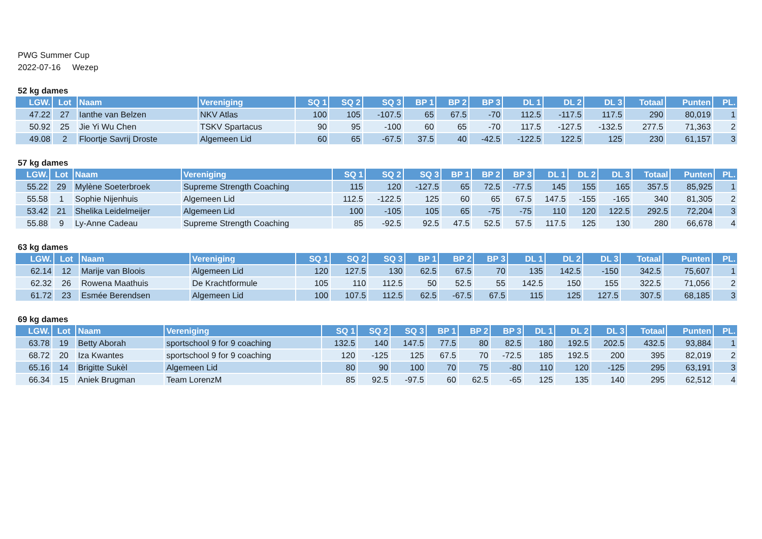PWG Summer Cup
2022-07-16 Wezep
52 kg dames
| LGW. | Lot | Naam | Vereniging | SQ 1 | SQ 2 | SQ 3 | BP 1 | BP 2 | BP 3 | DL 1 | DL 2 | DL 3 | Totaal | Punten | PL. |
| --- | --- | --- | --- | --- | --- | --- | --- | --- | --- | --- | --- | --- | --- | --- | --- |
| 47.22 | 27 | Ianthe van Belzen | NKV Atlas | 100 | 105 | -107.5 | 65 | 67.5 | -70 | 112.5 | -117.5 | 117.5 | 290 | 80,019 | 1 |
| 50.92 | 25 | Jie Yi Wu Chen | TSKV Spartacus | 90 | 95 | -100 | 60 | 65 | -70 | 117.5 | -127.5 | -132.5 | 277.5 | 71,363 | 2 |
| 49.08 | 2 | Floortje Savrij Droste | Algemeen Lid | 60 | 65 | -67.5 | 37.5 | 40 | -42.5 | -122.5 | 122.5 | 125 | 230 | 61,157 | 3 |
57 kg dames
| LGW. | Lot | Naam | Vereniging | SQ 1 | SQ 2 | SQ 3 | BP 1 | BP 2 | BP 3 | DL 1 | DL 2 | DL 3 | Totaal | Punten | PL. |
| --- | --- | --- | --- | --- | --- | --- | --- | --- | --- | --- | --- | --- | --- | --- | --- |
| 55.22 | 29 | Mylène Soeterbroek | Supreme Strength Coaching | 115 | 120 | -127.5 | 65 | 72.5 | -77.5 | 145 | 155 | 165 | 357.5 | 85,925 | 1 |
| 55.58 | 1 | Sophie Nijenhuis | Algemeen Lid | 112.5 | -122.5 | 125 | 60 | 65 | 67.5 | 147.5 | -155 | -165 | 340 | 81,305 | 2 |
| 53.42 | 21 | Shelika Leidelmeijer | Algemeen Lid | 100 | -105 | 105 | 65 | -75 | -75 | 110 | 120 | 122.5 | 292.5 | 72,204 | 3 |
| 55.88 | 9 | Ly-Anne Cadeau | Supreme Strength Coaching | 85 | -92.5 | 92.5 | 47.5 | 52.5 | 57.5 | 117.5 | 125 | 130 | 280 | 66,678 | 4 |
63 kg dames
| LGW. | Lot | Naam | Vereniging | SQ 1 | SQ 2 | SQ 3 | BP 1 | BP 2 | BP 3 | DL 1 | DL 2 | DL 3 | Totaal | Punten | PL. |
| --- | --- | --- | --- | --- | --- | --- | --- | --- | --- | --- | --- | --- | --- | --- | --- |
| 62.14 | 12 | Marije van Bloois | Algemeen Lid | 120 | 127.5 | 130 | 62.5 | 67.5 | 70 | 135 | 142.5 | -150 | 342.5 | 75,607 | 1 |
| 62.32 | 26 | Rowena Maathuis | De Krachtformule | 105 | 110 | 112.5 | 50 | 52.5 | 55 | 142.5 | 150 | 155 | 322.5 | 71,056 | 2 |
| 61.72 | 23 | Esmée Berendsen | Algemeen Lid | 100 | 107.5 | 112.5 | 62.5 | -67.5 | 67.5 | 115 | 125 | 127.5 | 307.5 | 68,185 | 3 |
69 kg dames
| LGW. | Lot | Naam | Vereniging | SQ 1 | SQ 2 | SQ 3 | BP 1 | BP 2 | BP 3 | DL 1 | DL 2 | DL 3 | Totaal | Punten | PL. |
| --- | --- | --- | --- | --- | --- | --- | --- | --- | --- | --- | --- | --- | --- | --- | --- |
| 63.78 | 19 | Betty Aborah | sportschool 9 for 9 coaching | 132.5 | 140 | 147.5 | 77.5 | 80 | 82.5 | 180 | 192.5 | 202.5 | 432.5 | 93,884 | 1 |
| 68.72 | 20 | Iza Kwantes | sportschool 9 for 9 coaching | 120 | -125 | 125 | 67.5 | 70 | -72.5 | 185 | 192.5 | 200 | 395 | 82,019 | 2 |
| 65.16 | 14 | Brigitte Sukèl | Algemeen Lid | 80 | 90 | 100 | 70 | 75 | -80 | 110 | 120 | -125 | 295 | 63,191 | 3 |
| 66.34 | 15 | Aniek Brugman | Team LorenzM | 85 | 92.5 | -97.5 | 60 | 62.5 | -65 | 125 | 135 | 140 | 295 | 62,512 | 4 |